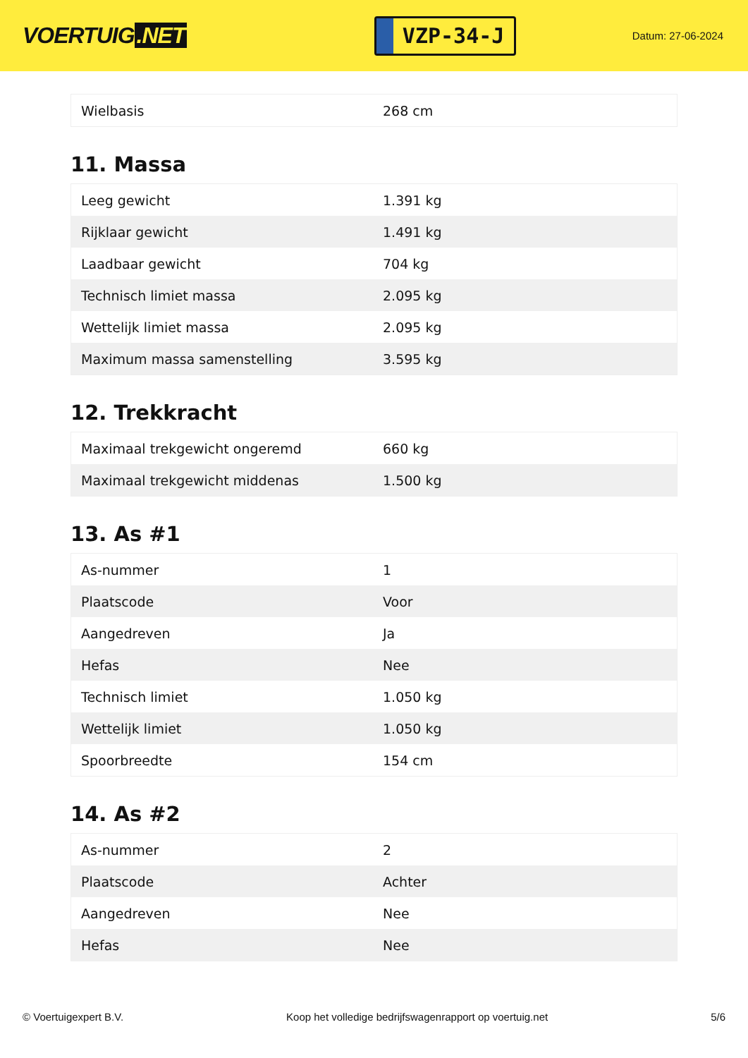VOERTUIG.NET
VZP-34-J
Datum: 27-06-2024
| Wielbasis | 268 cm |
11. Massa
| Leeg gewicht | 1.391 kg |
| Rijklaar gewicht | 1.491 kg |
| Laadbaar gewicht | 704 kg |
| Technisch limiet massa | 2.095 kg |
| Wettelijk limiet massa | 2.095 kg |
| Maximum massa samenstelling | 3.595 kg |
12. Trekkracht
| Maximaal trekgewicht ongeremd | 660 kg |
| Maximaal trekgewicht middenas | 1.500 kg |
13. As #1
| As-nummer | 1 |
| Plaatscode | Voor |
| Aangedreven | Ja |
| Hefas | Nee |
| Technisch limiet | 1.050 kg |
| Wettelijk limiet | 1.050 kg |
| Spoorbreedte | 154 cm |
14. As #2
| As-nummer | 2 |
| Plaatscode | Achter |
| Aangedreven | Nee |
| Hefas | Nee |
© Voertuigexpert B.V. Koop het volledige bedrijfswagenrapport op voertuig.net 5/6